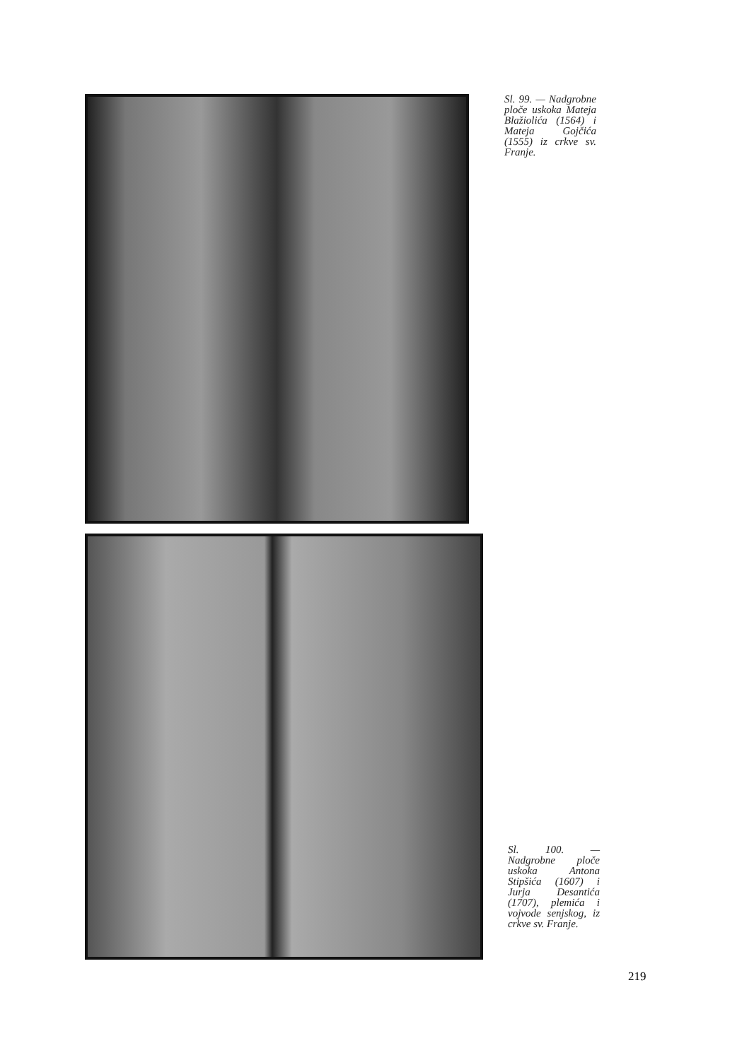Sl. 99. — Nadgrobne ploče uskoka Mateja Blažiolića (1564) i Mateja Gojčića (1555) iz crkve sv. Franje.
Sl. 100. — Nadgrobne ploče uskoka Antona Stipšića (1607) i Jurja Desantića (1707), plemića i vojvode senjskog, iz crkve sv. Franje.
219